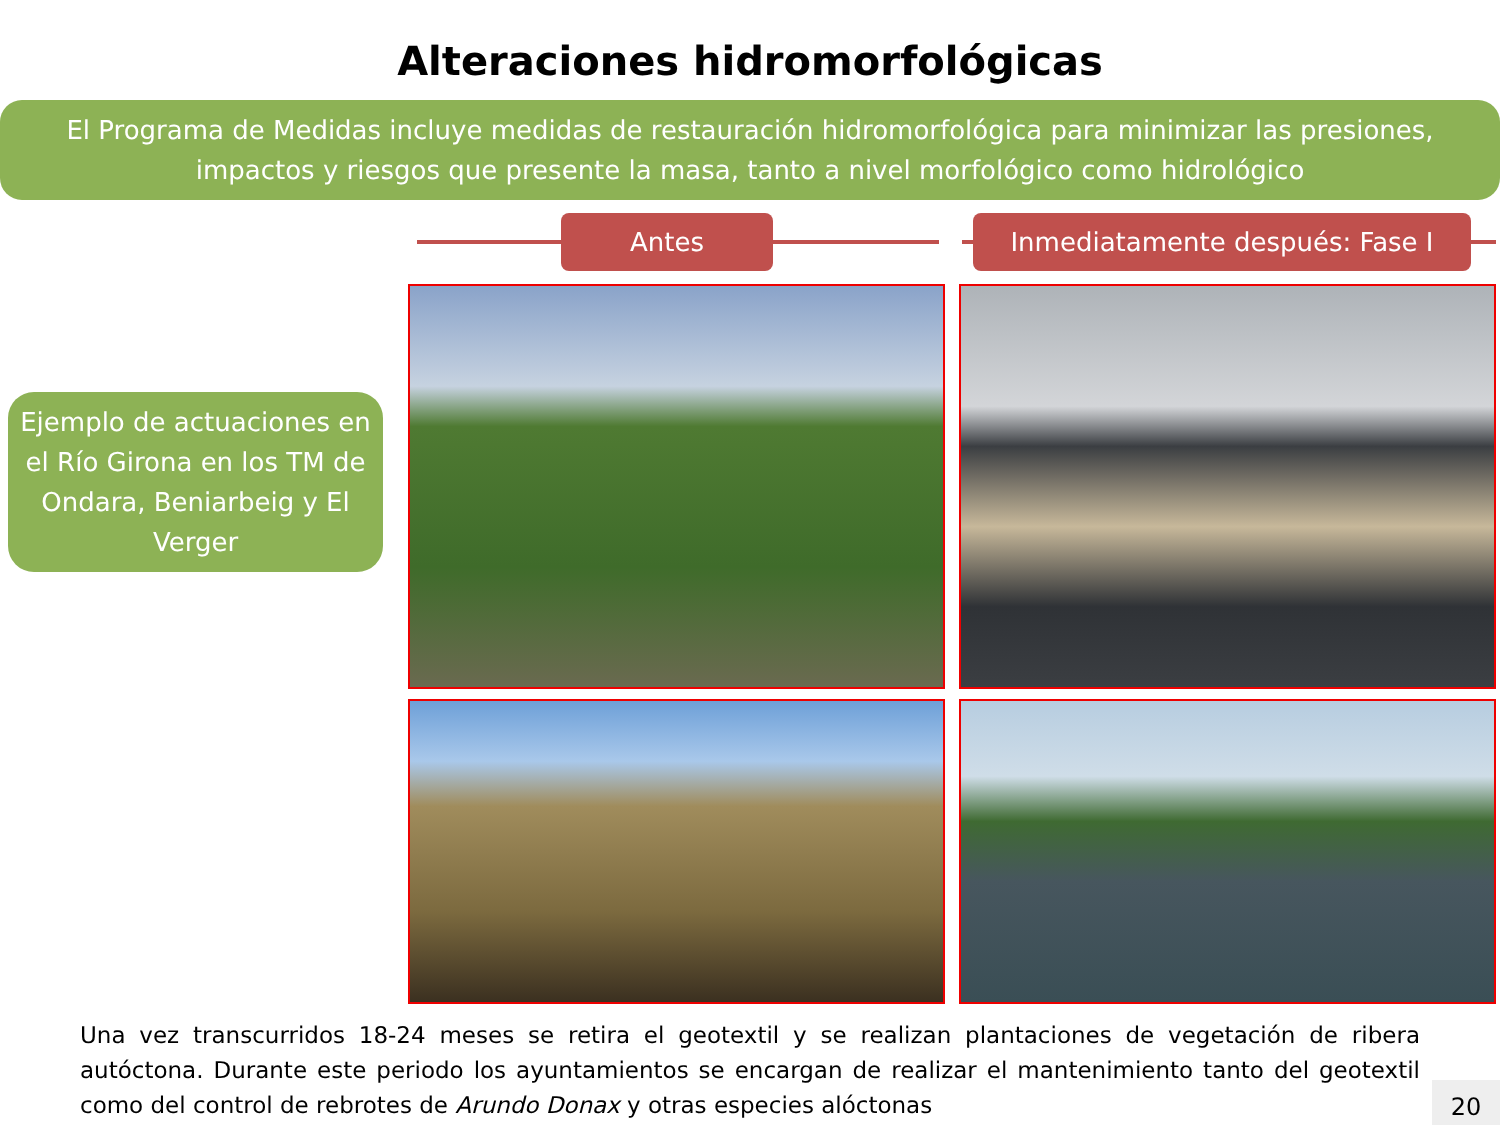Alteraciones hidromorfológicas
El Programa de Medidas incluye medidas de restauración hidromorfológica para minimizar las presiones, impactos y riesgos que presente la masa, tanto a nivel morfológico como hidrológico
Ejemplo de actuaciones en el Río Girona en los TM de Ondara, Beniarbeig y El Verger
Antes Inmediatamente después: Fase I
Una vez transcurridos 18-24 meses se retira el geotextil y se realizan plantaciones de vegetación de ribera autóctona. Durante este periodo los ayuntamientos se encargan de realizar el mantenimiento tanto del geotextil como del control de rebrotes de Arundo Donax y otras especies alóctonas
20